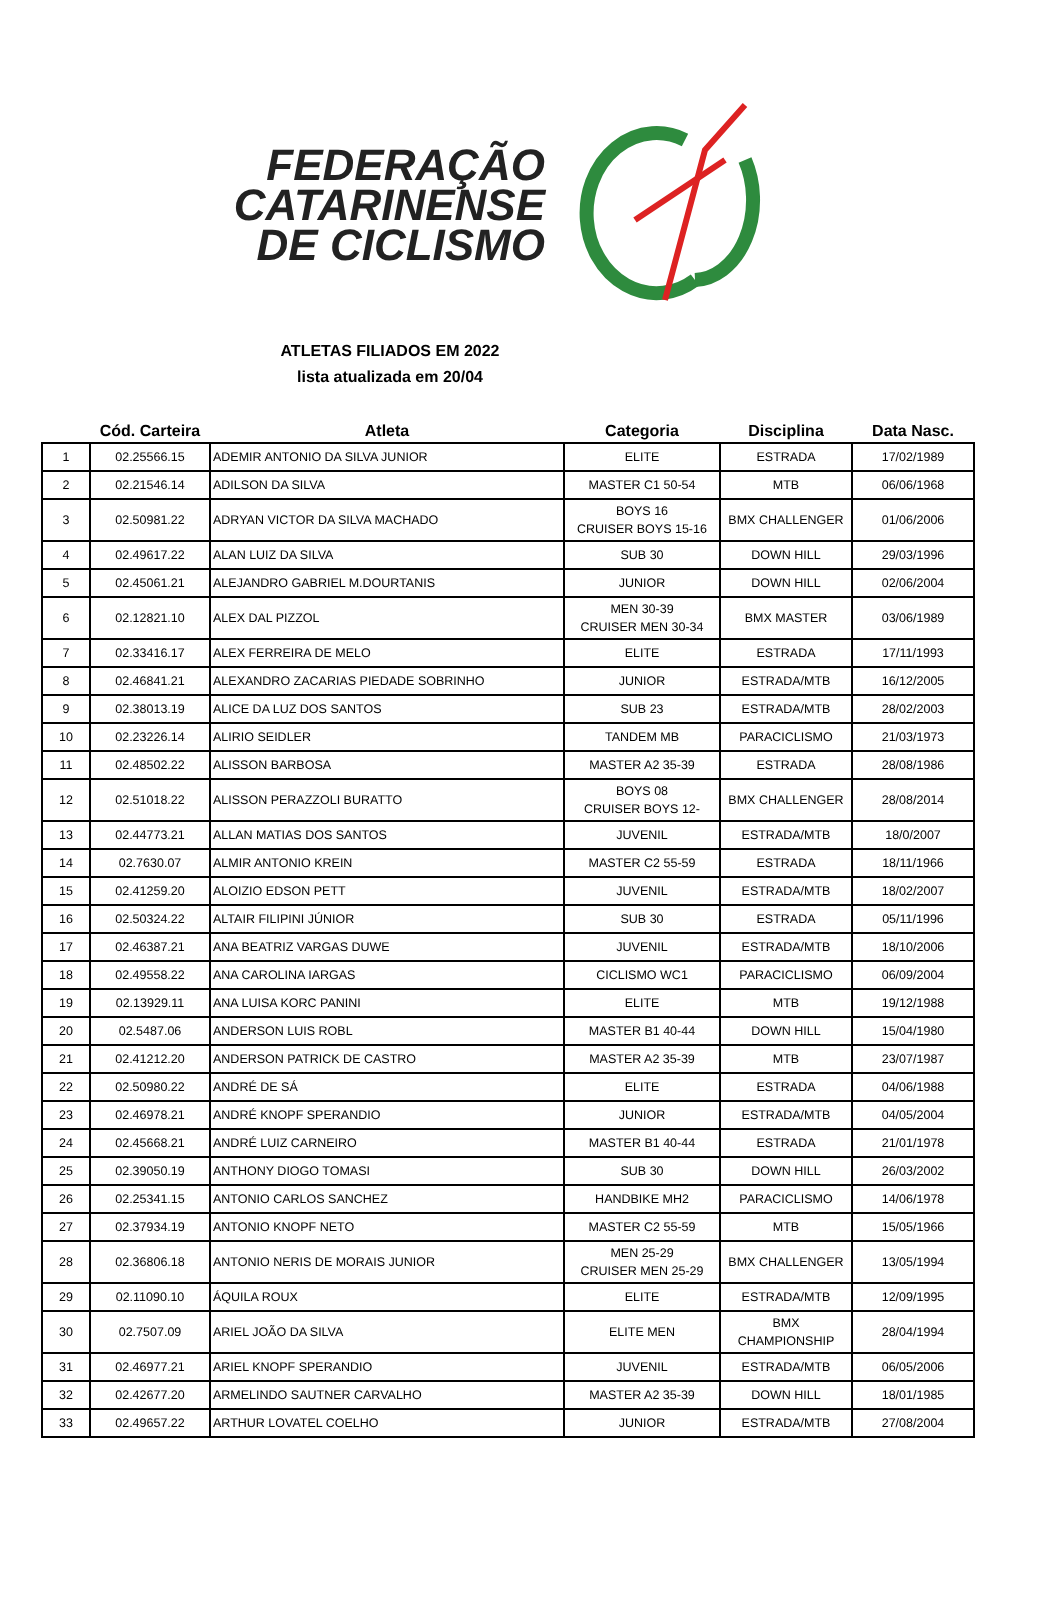FEDERAÇÃO
CATARINENSE
DE CICLISMO
ATLETAS FILIADOS EM 2022
lista atualizada em 20/04
| | Cód. Carteira | Atleta | Categoria | Disciplina | Data Nasc. |
| --- | --- | --- | --- | --- | --- |
| 1 | 02.25566.15 | ADEMIR ANTONIO DA SILVA JUNIOR | ELITE | ESTRADA | 17/02/1989 |
| 2 | 02.21546.14 | ADILSON DA SILVA | MASTER C1 50-54 | MTB | 06/06/1968 |
| 3 | 02.50981.22 | ADRYAN VICTOR DA SILVA MACHADO | BOYS 16 CRUISER BOYS 15-16 | BMX CHALLENGER | 01/06/2006 |
| 4 | 02.49617.22 | ALAN LUIZ DA SILVA | SUB 30 | DOWN HILL | 29/03/1996 |
| 5 | 02.45061.21 | ALEJANDRO GABRIEL M.DOURTANIS | JUNIOR | DOWN HILL | 02/06/2004 |
| 6 | 02.12821.10 | ALEX DAL PIZZOL | MEN 30-39 CRUISER MEN 30-34 | BMX MASTER | 03/06/1989 |
| 7 | 02.33416.17 | ALEX FERREIRA DE MELO | ELITE | ESTRADA | 17/11/1993 |
| 8 | 02.46841.21 | ALEXANDRO ZACARIAS PIEDADE SOBRINHO | JUNIOR | ESTRADA/MTB | 16/12/2005 |
| 9 | 02.38013.19 | ALICE DA LUZ DOS SANTOS | SUB 23 | ESTRADA/MTB | 28/02/2003 |
| 10 | 02.23226.14 | ALIRIO SEIDLER | TANDEM MB | PARACICLISMO | 21/03/1973 |
| 11 | 02.48502.22 | ALISSON BARBOSA | MASTER A2 35-39 | ESTRADA | 28/08/1986 |
| 12 | 02.51018.22 | ALISSON PERAZZOLI BURATTO | BOYS 08 CRUISER BOYS 12- | BMX CHALLENGER | 28/08/2014 |
| 13 | 02.44773.21 | ALLAN MATIAS DOS SANTOS | JUVENIL | ESTRADA/MTB | 18/0/2007 |
| 14 | 02.7630.07 | ALMIR ANTONIO KREIN | MASTER C2 55-59 | ESTRADA | 18/11/1966 |
| 15 | 02.41259.20 | ALOIZIO EDSON PETT | JUVENIL | ESTRADA/MTB | 18/02/2007 |
| 16 | 02.50324.22 | ALTAIR FILIPINI JÚNIOR | SUB 30 | ESTRADA | 05/11/1996 |
| 17 | 02.46387.21 | ANA BEATRIZ VARGAS DUWE | JUVENIL | ESTRADA/MTB | 18/10/2006 |
| 18 | 02.49558.22 | ANA CAROLINA IARGAS | CICLISMO WC1 | PARACICLISMO | 06/09/2004 |
| 19 | 02.13929.11 | ANA LUISA KORC PANINI | ELITE | MTB | 19/12/1988 |
| 20 | 02.5487.06 | ANDERSON LUIS ROBL | MASTER B1 40-44 | DOWN HILL | 15/04/1980 |
| 21 | 02.41212.20 | ANDERSON PATRICK DE CASTRO | MASTER A2 35-39 | MTB | 23/07/1987 |
| 22 | 02.50980.22 | ANDRÉ DE SÁ | ELITE | ESTRADA | 04/06/1988 |
| 23 | 02.46978.21 | ANDRÉ KNOPF SPERANDIO | JUNIOR | ESTRADA/MTB | 04/05/2004 |
| 24 | 02.45668.21 | ANDRÉ LUIZ CARNEIRO | MASTER B1 40-44 | ESTRADA | 21/01/1978 |
| 25 | 02.39050.19 | ANTHONY DIOGO TOMASI | SUB 30 | DOWN HILL | 26/03/2002 |
| 26 | 02.25341.15 | ANTONIO CARLOS SANCHEZ | HANDBIKE MH2 | PARACICLISMO | 14/06/1978 |
| 27 | 02.37934.19 | ANTONIO KNOPF NETO | MASTER C2 55-59 | MTB | 15/05/1966 |
| 28 | 02.36806.18 | ANTONIO NERIS DE MORAIS JUNIOR | MEN 25-29 CRUISER MEN 25-29 | BMX CHALLENGER | 13/05/1994 |
| 29 | 02.11090.10 | ÁQUILA ROUX | ELITE | ESTRADA/MTB | 12/09/1995 |
| 30 | 02.7507.09 | ARIEL JOÃO DA SILVA | ELITE MEN | BMX CHAMPIONSHIP | 28/04/1994 |
| 31 | 02.46977.21 | ARIEL KNOPF SPERANDIO | JUVENIL | ESTRADA/MTB | 06/05/2006 |
| 32 | 02.42677.20 | ARMELINDO SAUTNER CARVALHO | MASTER A2 35-39 | DOWN HILL | 18/01/1985 |
| 33 | 02.49657.22 | ARTHUR LOVATEL COELHO | JUNIOR | ESTRADA/MTB | 27/08/2004 |